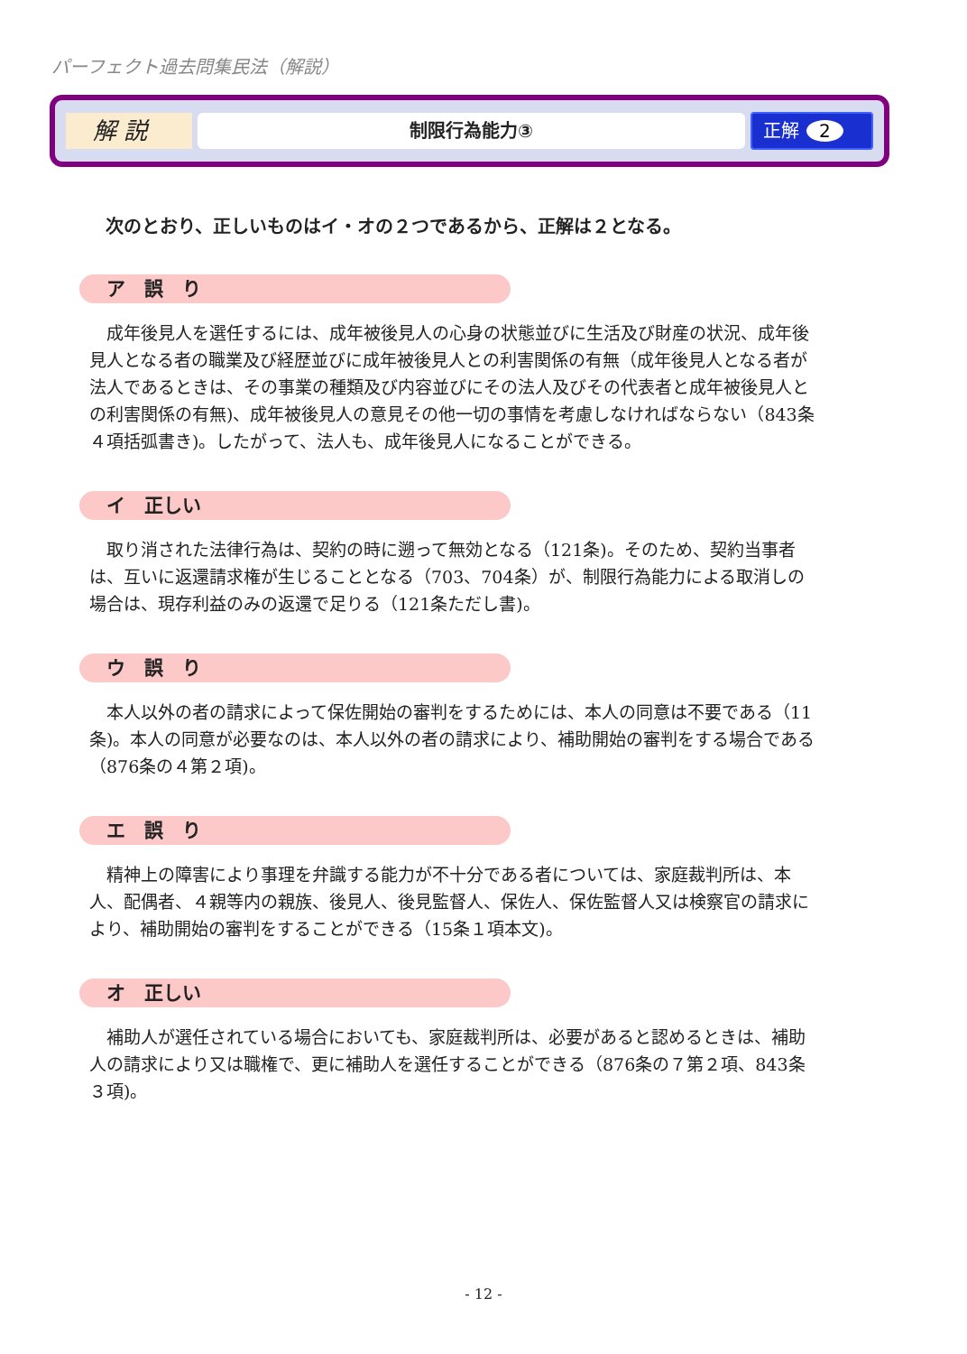パーフェクト過去問集民法（解説）
解 説
制限行為能力③
正解 2
次のとおり、正しいものはイ・オの２つであるから、正解は２となる。
ア　誤　り
成年後見人を選任するには、成年被後見人の心身の状態並びに生活及び財産の状況、成年後見人となる者の職業及び経歴並びに成年被後見人との利害関係の有無（成年後見人となる者が法人であるときは、その事業の種類及び内容並びにその法人及びその代表者と成年被後見人との利害関係の有無)、成年被後見人の意見その他一切の事情を考慮しなければならない（843条４項括弧書き)。したがって、法人も、成年後見人になることができる。
イ　正しい
取り消された法律行為は、契約の時に遡って無効となる（121条)。そのため、契約当事者は、互いに返還請求権が生じることとなる（703、704条）が、制限行為能力による取消しの場合は、現存利益のみの返還で足りる（121条ただし書)。
ウ　誤　り
本人以外の者の請求によって保佐開始の審判をするためには、本人の同意は不要である（11条)。本人の同意が必要なのは、本人以外の者の請求により、補助開始の審判をする場合である（876条の４第２項)。
エ　誤　り
精神上の障害により事理を弁識する能力が不十分である者については、家庭裁判所は、本人、配偶者、４親等内の親族、後見人、後見監督人、保佐人、保佐監督人又は検察官の請求により、補助開始の審判をすることができる（15条１項本文)。
オ　正しい
補助人が選任されている場合においても、家庭裁判所は、必要があると認めるときは、補助人の請求により又は職権で、更に補助人を選任することができる（876条の７第２項、843条３項)。
- 12 -